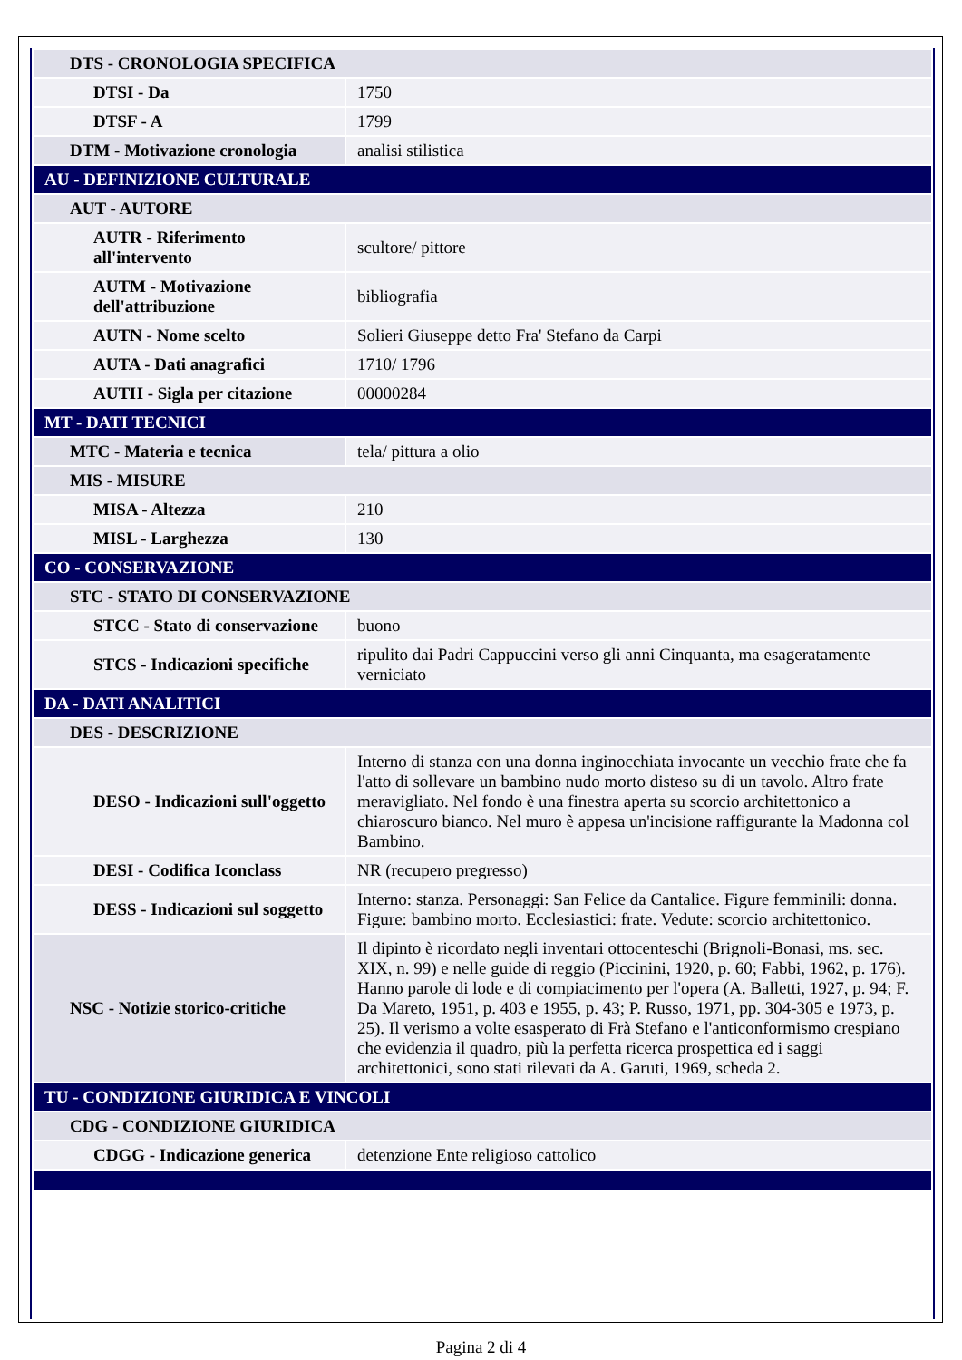| DTS - CRONOLOGIA SPECIFICA | |
| DTSI - Da | 1750 |
| DTSF - A | 1799 |
| DTM - Motivazione cronologia | analisi stilistica |
| AU - DEFINIZIONE CULTURALE | |
| AUT - AUTORE | |
| AUTR - Riferimento all'intervento | scultore/ pittore |
| AUTM - Motivazione dell'attribuzione | bibliografia |
| AUTN - Nome scelto | Solieri Giuseppe detto Fra' Stefano da Carpi |
| AUTA - Dati anagrafici | 1710/ 1796 |
| AUTH - Sigla per citazione | 00000284 |
| MT - DATI TECNICI | |
| MTC - Materia e tecnica | tela/ pittura a olio |
| MIS - MISURE | |
| MISA - Altezza | 210 |
| MISL - Larghezza | 130 |
| CO - CONSERVAZIONE | |
| STC - STATO DI CONSERVAZIONE | |
| STCC - Stato di conservazione | buono |
| STCS - Indicazioni specifiche | ripulito dai Padri Cappuccini verso gli anni Cinquanta, ma esageratamente verniciato |
| DA - DATI ANALITICI | |
| DES - DESCRIZIONE | |
| DESO - Indicazioni sull'oggetto | Interno di stanza con una donna inginocchiata invocante un vecchio frate che fa l'atto di sollevare un bambino nudo morto disteso su di un tavolo. Altro frate meravigliato. Nel fondo è una finestra aperta su scorcio architettonico a chiaroscuro bianco. Nel muro è appesa un'incisione raffigurante la Madonna col Bambino. |
| DESI - Codifica Iconclass | NR (recupero pregresso) |
| DESS - Indicazioni sul soggetto | Interno: stanza. Personaggi: San Felice da Cantalice. Figure femminili: donna. Figure: bambino morto. Ecclesiastici: frate. Vedute: scorcio architettonico. |
| NSC - Notizie storico-critiche | Il dipinto è ricordato negli inventari ottocenteschi (Brignoli-Bonasi, ms. sec. XIX, n. 99) e nelle guide di reggio (Piccinini, 1920, p. 60; Fabbi, 1962, p. 176). Hanno parole di lode e di compiacimento per l'opera (A. Balletti, 1927, p. 94; F. Da Mareto, 1951, p. 403 e 1955, p. 43; P. Russo, 1971, pp. 304-305 e 1973, p. 25). Il verismo a volte esasperato di Frà Stefano e l'anticonformismo crespiano che evidenzia il quadro, più la perfetta ricerca prospettica ed i saggi architettonici, sono stati rilevati da A. Garuti, 1969, scheda 2. |
| TU - CONDIZIONE GIURIDICA E VINCOLI | |
| CDG - CONDIZIONE GIURIDICA | |
| CDGG - Indicazione generica | detenzione Ente religioso cattolico |
Pagina 2 di 4